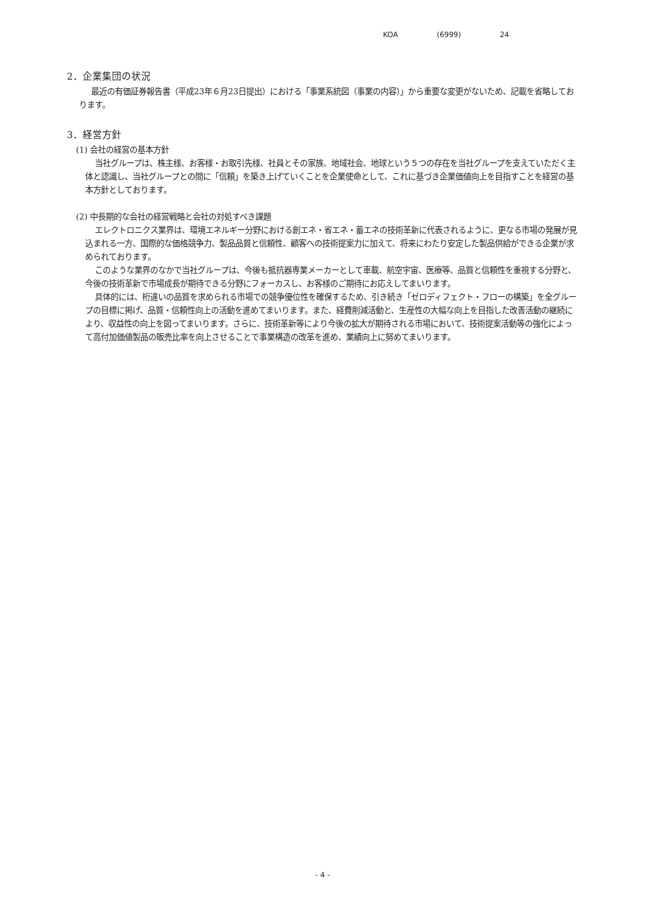KOA (6999) 24
2．企業集団の状況
最近の有価証券報告書（平成23年６月23日提出）における「事業系統図（事業の内容）」から重要な変更がないため、記載を省略しております。
3．経営方針
(1) 会社の経営の基本方針
当社グループは、株主様、お客様・お取引先様、社員とその家族、地域社会、地球という５つの存在を当社グループを支えていただく主体と認識し、当社グループとの間に「信頼」を築き上げていくことを企業使命として、これに基づき企業価値向上を目指すことを経営の基本方針としております。
(2) 中長期的な会社の経営戦略と会社の対処すべき課題
エレクトロニクス業界は、環境エネルギー分野における創エネ・省エネ・蓄エネの技術革新に代表されるように、更なる市場の発展が見込まれる一方、国際的な価格競争力、製品品質と信頼性、顧客への技術提案力に加えて、将来にわたり安定した製品供給ができる企業が求められております。
このような業界のなかで当社グループは、今後も抵抗器専業メーカーとして車載、航空宇宙、医療等、品質と信頼性を重視する分野と、今後の技術革新で市場成長が期待できる分野にフォーカスし、お客様のご期待にお応えしてまいります。
具体的には、桁違いの品質を求められる市場での競争優位性を確保するため、引き続き「ゼロディフェクト・フローの構築」を全グループの目標に掲げ、品質・信頼性向上の活動を進めてまいります。また、経費削減活動と、生産性の大幅な向上を目指した改善活動の継続により、収益性の向上を図ってまいります。さらに、技術革新等により今後の拡大が期待される市場において、技術提案活動等の強化によって高付加価値製品の販売比率を向上させることで事業構造の改革を進め、業績向上に努めてまいります。
- 4 -